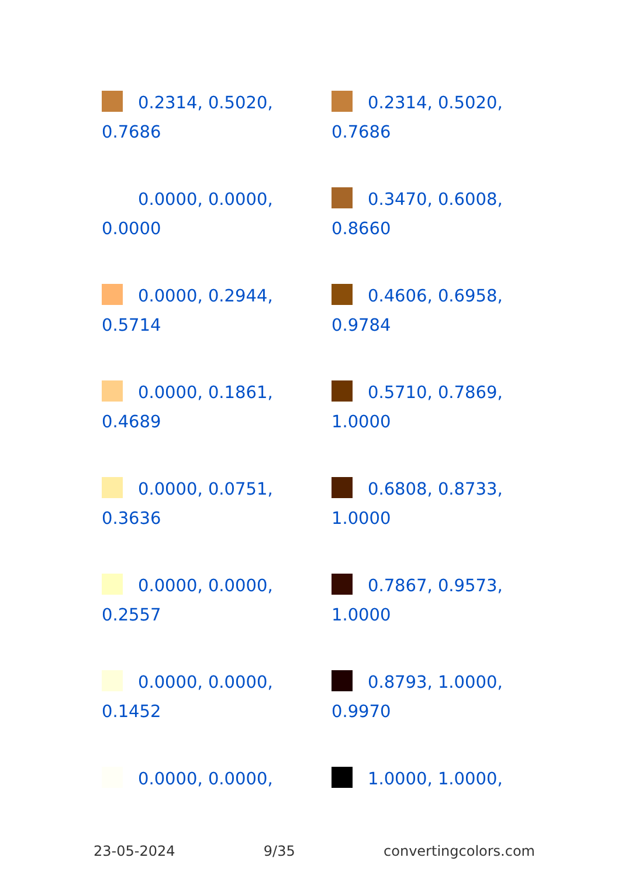0.2314, 0.5020,
0.7686
0.2314, 0.5020,
0.7686
0.0000, 0.0000,
0.0000
0.3470, 0.6008,
0.8660
0.0000, 0.2944,
0.5714
0.4606, 0.6958,
0.9784
0.0000, 0.1861,
0.4689
0.5710, 0.7869,
1.0000
0.0000, 0.0751,
0.3636
0.6808, 0.8733,
1.0000
0.0000, 0.0000,
0.2557
0.7867, 0.9573,
1.0000
0.0000, 0.0000,
0.1452
0.8793, 1.0000,
0.9970
0.0000, 0.0000,
1.0000, 1.0000,
23-05-2024 9/35 convertingcolors.com